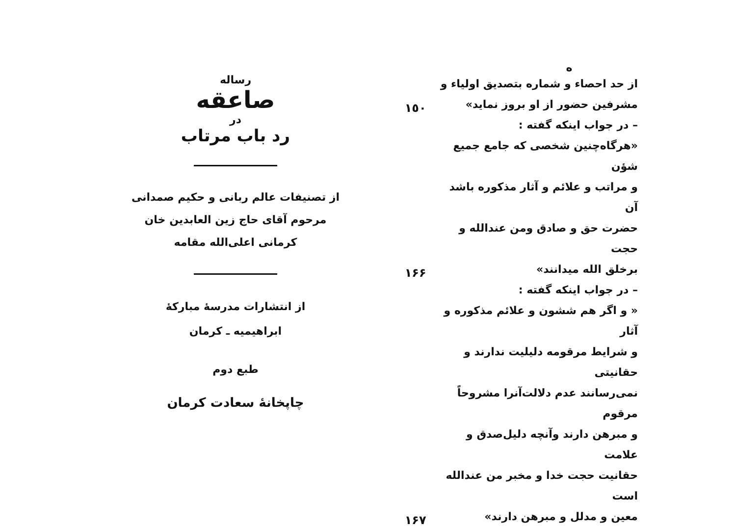ه
از حد احصاء و شماره بتصدیق اولیاء و
مشرفین حضور از او بروز نماید»
١٥٠
– در جواب اینکه گفته :
«هرگاه‌چنین شخصی که جامع جمیع شؤن
و مراتب و علائم و آثار مذکوره باشد آن
حضرت حق و صادق ومن عندالله و حجت
برخلق الله میدانند»
١۶۶
– در جواب اینکه گفته :
« و اگر هم ششون و علائم مذکوره و آثار
و شرایط مرقومه دلیلیت ندارند و حقانیتی
نمی‌رسانند عدم دلالت‌آنرا مشروحاً مرقوم
و مبرهن دارند وآنچه دلیل‌صدق و علامت
حقانیت حجت خدا و مخبر من عندالله است
معین و مدلل و مبرهن دارند»
١۶٧
رساله
صاعقه
در
رد باب مرتاب
از تصنیفات عالم ربانی و حکیم صمدانی
مرحوم آقای حاج زین العابدین خان
کرمانی اعلی‌الله مقامه
از انتشارات مدرسهٔ مبارکهٔ
ابراهیمیه ـ کرمان
طبع دوم
چاپخانهٔ سعادت کرمان